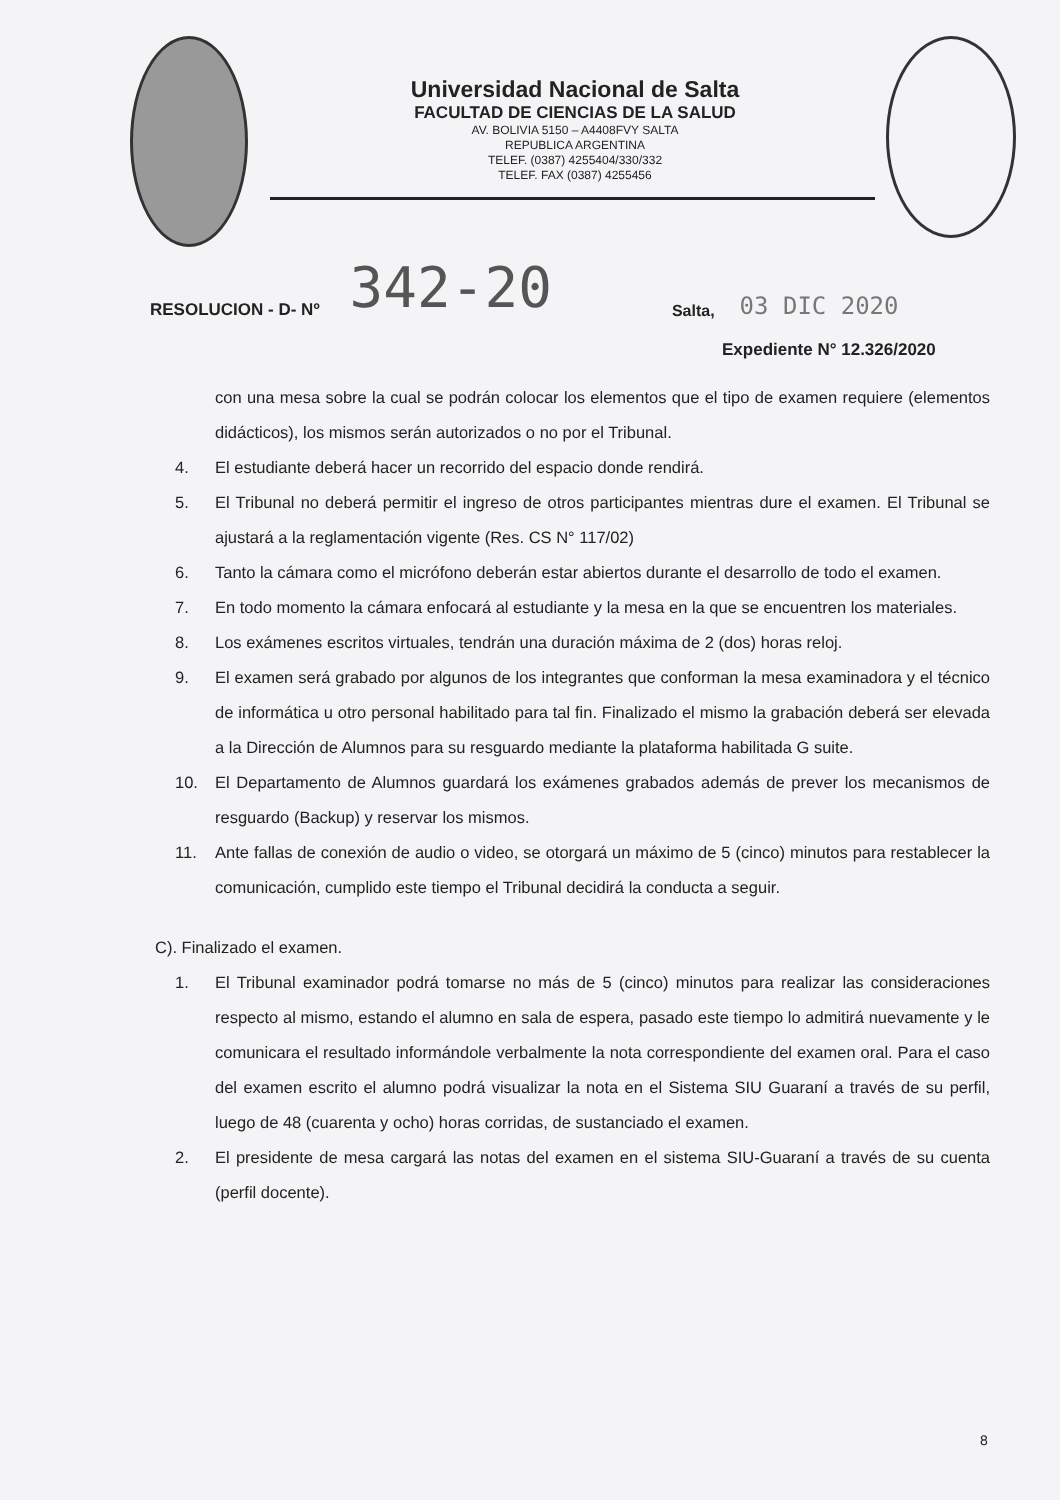Universidad Nacional de Salta
FACULTAD DE CIENCIAS DE LA SALUD
AV. BOLIVIA 5150 – A4408FVY SALTA
REPUBLICA ARGENTINA
TELEF. (0387) 4255404/330/332
TELEF. FAX (0387) 4255456
RESOLUCION - D- Nº 342-20 Salta, 03 DIC 2020
Expediente N° 12.326/2020
con una mesa sobre la cual se podrán colocar los elementos que el tipo de examen requiere (elementos didácticos), los mismos serán autorizados o no por el Tribunal.
4. El estudiante deberá hacer un recorrido del espacio donde rendirá.
5. El Tribunal no deberá permitir el ingreso de otros participantes mientras dure el examen. El Tribunal se ajustará a la reglamentación vigente (Res. CS N° 117/02)
6. Tanto la cámara como el micrófono deberán estar abiertos durante el desarrollo de todo el examen.
7. En todo momento la cámara enfocará al estudiante y la mesa en la que se encuentren los materiales.
8. Los exámenes escritos virtuales, tendrán una duración máxima de 2 (dos) horas reloj.
9. El examen será grabado por algunos de los integrantes que conforman la mesa examinadora y el técnico de informática u otro personal habilitado para tal fin. Finalizado el mismo la grabación deberá ser elevada a la Dirección de Alumnos para su resguardo mediante la plataforma habilitada G suite.
10. El Departamento de Alumnos guardará los exámenes grabados además de prever los mecanismos de resguardo (Backup) y reservar los mismos.
11. Ante fallas de conexión de audio o video, se otorgará un máximo de 5 (cinco) minutos para restablecer la comunicación, cumplido este tiempo el Tribunal decidirá la conducta a seguir.
C). Finalizado el examen.
1. El Tribunal examinador podrá tomarse no más de 5 (cinco) minutos para realizar las consideraciones respecto al mismo, estando el alumno en sala de espera, pasado este tiempo lo admitirá nuevamente y le comunicara el resultado informándole verbalmente la nota correspondiente del examen oral. Para el caso del examen escrito el alumno podrá visualizar la nota en el Sistema SIU Guaraní a través de su perfil, luego de 48 (cuarenta y ocho) horas corridas, de sustanciado el examen.
2. El presidente de mesa cargará las notas del examen en el sistema SIU-Guaraní a través de su cuenta (perfil docente).
8